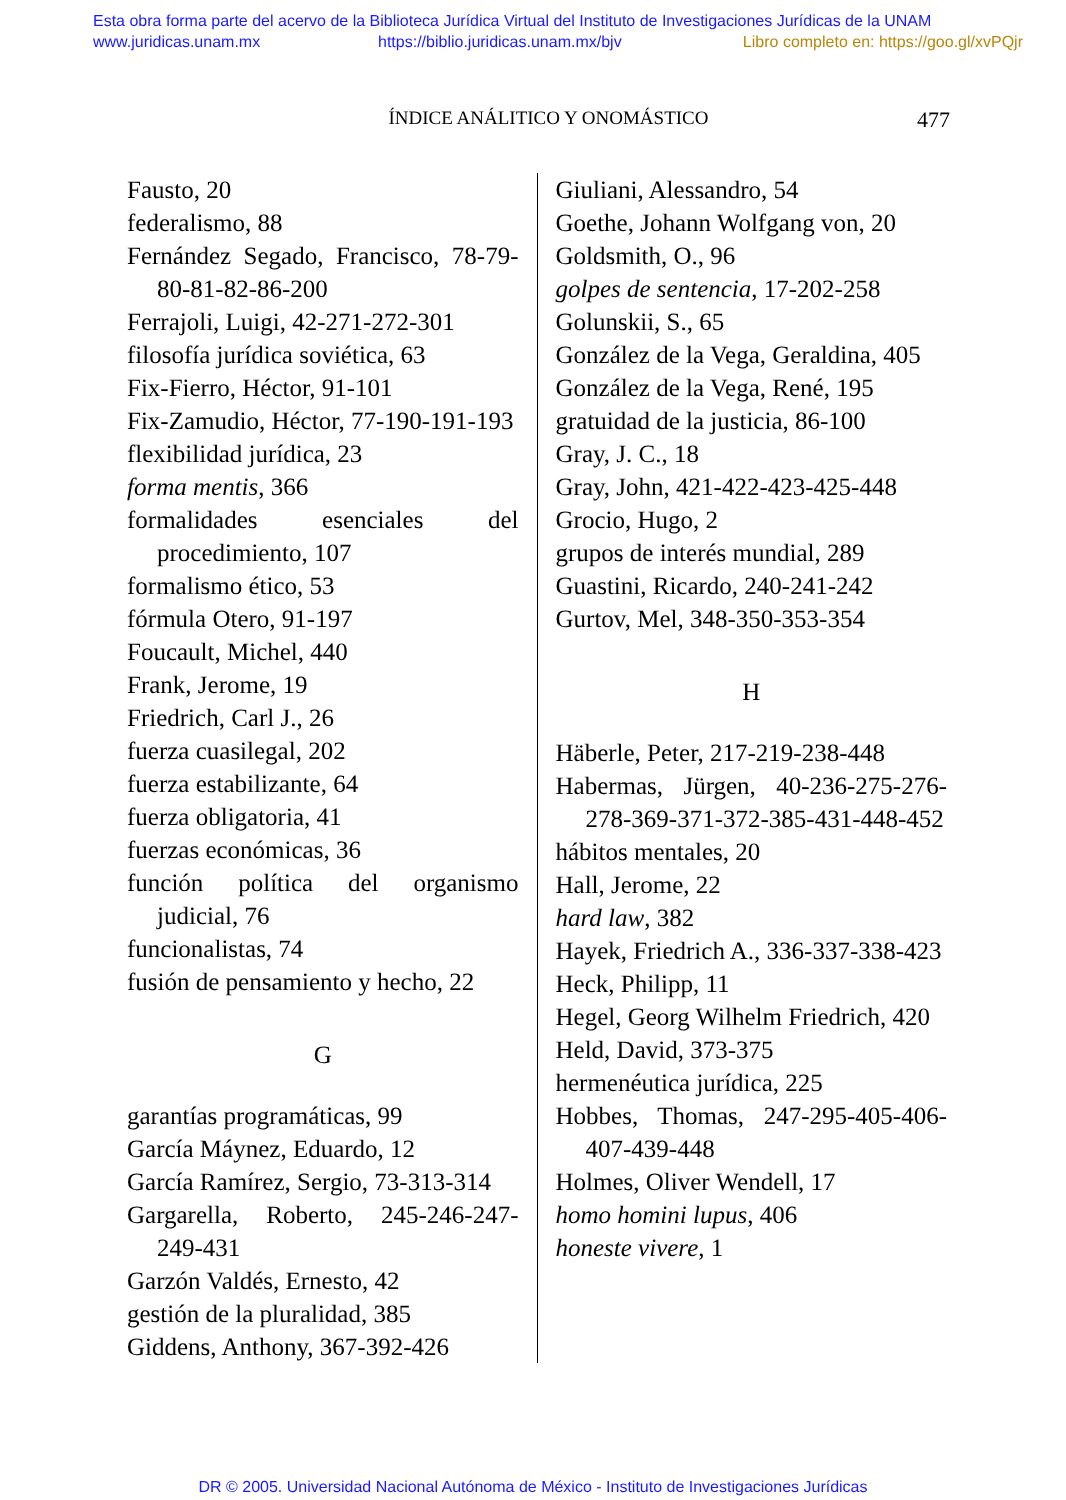Esta obra forma parte del acervo de la Biblioteca Jurídica Virtual del Instituto de Investigaciones Jurídicas de la UNAM
www.juridicas.unam.mx https://biblio.juridicas.unam.mx/bjv Libro completo en: https://goo.gl/xvPQjr
ÍNDICE ANÁLITICO Y ONOMÁSTICO 477
Fausto, 20
federalismo, 88
Fernández Segado, Francisco, 78-79-80-81-82-86-200
Ferrajoli, Luigi, 42-271-272-301
filosofía jurídica soviética, 63
Fix-Fierro, Héctor, 91-101
Fix-Zamudio, Héctor, 77-190-191-193
flexibilidad jurídica, 23
forma mentis, 366
formalidades esenciales del procedimiento, 107
formalismo ético, 53
fórmula Otero, 91-197
Foucault, Michel, 440
Frank, Jerome, 19
Friedrich, Carl J., 26
fuerza cuasilegal, 202
fuerza estabilizante, 64
fuerza obligatoria, 41
fuerzas económicas, 36
función política del organismo judicial, 76
funcionalistas, 74
fusión de pensamiento y hecho, 22
G
garantías programáticas, 99
García Máynez, Eduardo, 12
García Ramírez, Sergio, 73-313-314
Gargarella, Roberto, 245-246-247-249-431
Garzón Valdés, Ernesto, 42
gestión de la pluralidad, 385
Giddens, Anthony, 367-392-426
Giuliani, Alessandro, 54
Goethe, Johann Wolfgang von, 20
Goldsmith, O., 96
golpes de sentencia, 17-202-258
Golunskii, S., 65
González de la Vega, Geraldina, 405
González de la Vega, René, 195
gratuidad de la justicia, 86-100
Gray, J. C., 18
Gray, John, 421-422-423-425-448
Grocio, Hugo, 2
grupos de interés mundial, 289
Guastini, Ricardo, 240-241-242
Gurtov, Mel, 348-350-353-354
H
Häberle, Peter, 217-219-238-448
Habermas, Jürgen, 40-236-275-276-278-369-371-372-385-431-448-452
hábitos mentales, 20
Hall, Jerome, 22
hard law, 382
Hayek, Friedrich A., 336-337-338-423
Heck, Philipp, 11
Hegel, Georg Wilhelm Friedrich, 420
Held, David, 373-375
hermenéutica jurídica, 225
Hobbes, Thomas, 247-295-405-406-407-439-448
Holmes, Oliver Wendell, 17
homo homini lupus, 406
honeste vivere, 1
DR © 2005. Universidad Nacional Autónoma de México - Instituto de Investigaciones Jurídicas